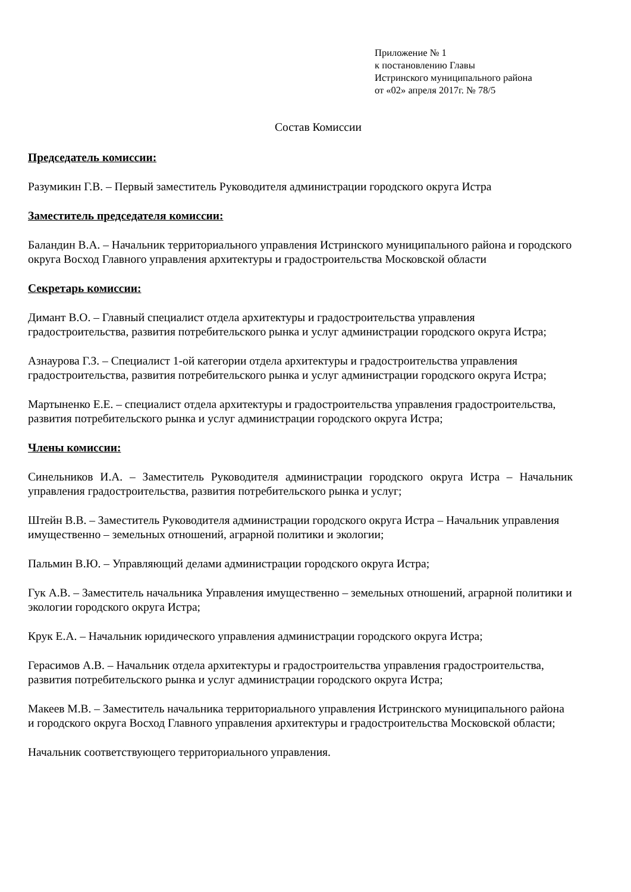Приложение № 1
к постановлению Главы
Истринского муниципального района
от «02» апреля 2017г. № 78/5
Состав Комиссии
Председатель комиссии:
Разумикин Г.В. – Первый заместитель Руководителя администрации городского округа Истра
Заместитель председателя комиссии:
Баландин В.А. – Начальник территориального управления Истринского муниципального района и городского округа Восход Главного управления архитектуры и градостроительства Московской области
Секретарь комиссии:
Димант В.О. – Главный специалист отдела архитектуры и градостроительства управления градостроительства, развития потребительского рынка и услуг администрации городского округа Истра;
Азнаурова Г.З. – Специалист 1-ой категории отдела архитектуры и градостроительства управления градостроительства, развития потребительского рынка и услуг администрации городского округа Истра;
Мартыненко Е.Е. – специалист отдела архитектуры и градостроительства управления градостроительства, развития потребительского рынка и услуг администрации городского округа Истра;
Члены комиссии:
Синельников И.А. – Заместитель Руководителя администрации городского округа Истра – Начальник управления градостроительства, развития потребительского рынка и услуг;
Штейн В.В. – Заместитель Руководителя администрации городского округа Истра – Начальник управления имущественно – земельных отношений, аграрной политики и экологии;
Пальмин В.Ю. – Управляющий делами администрации городского округа Истра;
Гук А.В. – Заместитель начальника Управления имущественно – земельных отношений, аграрной политики и экологии городского округа Истра;
Крук Е.А. – Начальник юридического управления администрации городского округа Истра;
Герасимов А.В. – Начальник отдела архитектуры и градостроительства управления градостроительства, развития потребительского рынка и услуг администрации городского округа Истра;
Макеев М.В. – Заместитель начальника территориального управления Истринского муниципального района и городского округа Восход Главного управления архитектуры и градостроительства Московской области;
Начальник соответствующего территориального управления.